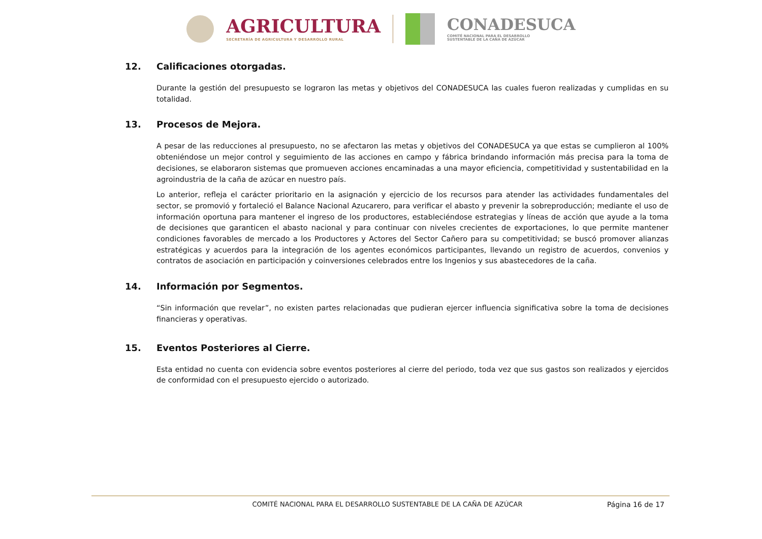AGRICULTURA
SECRETARÍA DE AGRICULTURA Y DESARROLLO RURAL
CONADESUCA
COMITÉ NACIONAL PARA EL DESARROLLO
SUSTENTABLE DE LA CAÑA DE AZÚCAR
12. Calificaciones otorgadas.
Durante la gestión del presupuesto se lograron las metas y objetivos del CONADESUCA las cuales fueron realizadas y cumplidas en su totalidad.
13. Procesos de Mejora.
A pesar de las reducciones al presupuesto, no se afectaron las metas y objetivos del CONADESUCA ya que estas se cumplieron al 100% obteniéndose un mejor control y seguimiento de las acciones en campo y fábrica brindando información más precisa para la toma de decisiones, se elaboraron sistemas que promueven acciones encaminadas a una mayor eficiencia, competitividad y sustentabilidad en la agroindustria de la caña de azúcar en nuestro país.
Lo anterior, refleja el carácter prioritario en la asignación y ejercicio de los recursos para atender las actividades fundamentales del sector, se promovió y fortaleció el Balance Nacional Azucarero, para verificar el abasto y prevenir la sobreproducción; mediante el uso de información oportuna para mantener el ingreso de los productores, estableciéndose estrategias y líneas de acción que ayude a la toma de decisiones que garanticen el abasto nacional y para continuar con niveles crecientes de exportaciones, lo que permite mantener condiciones favorables de mercado a los Productores y Actores del Sector Cañero para su competitividad; se buscó promover alianzas estratégicas y acuerdos para la integración de los agentes económicos participantes, llevando un registro de acuerdos, convenios y contratos de asociación en participación y coinversiones celebrados entre los Ingenios y sus abastecedores de la caña.
14. Información por Segmentos.
“Sin información que revelar”, no existen partes relacionadas que pudieran ejercer influencia significativa sobre la toma de decisiones financieras y operativas.
15. Eventos Posteriores al Cierre.
Esta entidad no cuenta con evidencia sobre eventos posteriores al cierre del periodo, toda vez que sus gastos son realizados y ejercidos de conformidad con el presupuesto ejercido o autorizado.
COMITÉ NACIONAL PARA EL DESARROLLO SUSTENTABLE DE LA CAÑA DE AZÚCAR
Página 16 de 17